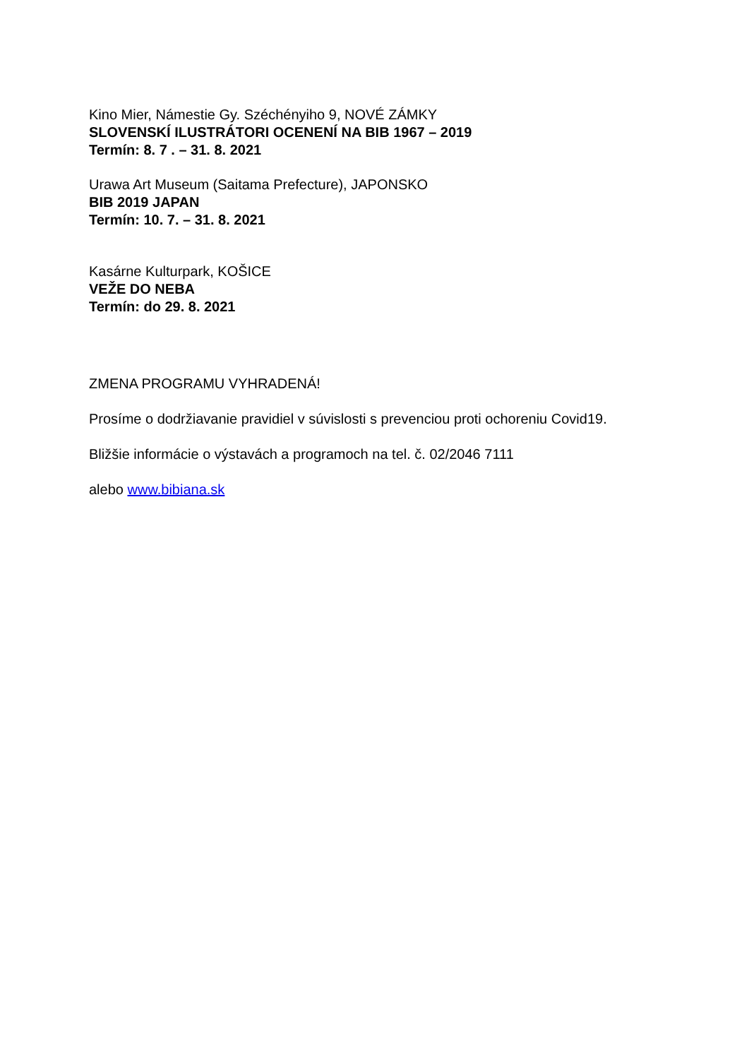Kino Mier, Námestie Gy. Széchényiho 9, NOVÉ ZÁMKY
SLOVENSKÍ ILUSTRÁTORI OCENENÍ NA BIB 1967 – 2019
Termín: 8. 7 . – 31. 8. 2021
Urawa Art Museum (Saitama Prefecture), JAPONSKO
BIB 2019 JAPAN
Termín: 10. 7. – 31. 8. 2021
Kasárne Kulturpark, KOŠICE
VEŽE DO NEBA
Termín: do 29. 8. 2021
ZMENA PROGRAMU VYHRADENÁ!
Prosíme o dodržiavanie pravidiel v súvislosti s prevenciou proti ochoreniu Covid19.
Bližšie informácie o výstavách a programoch na tel. č. 02/2046 7111
alebo www.bibiana.sk